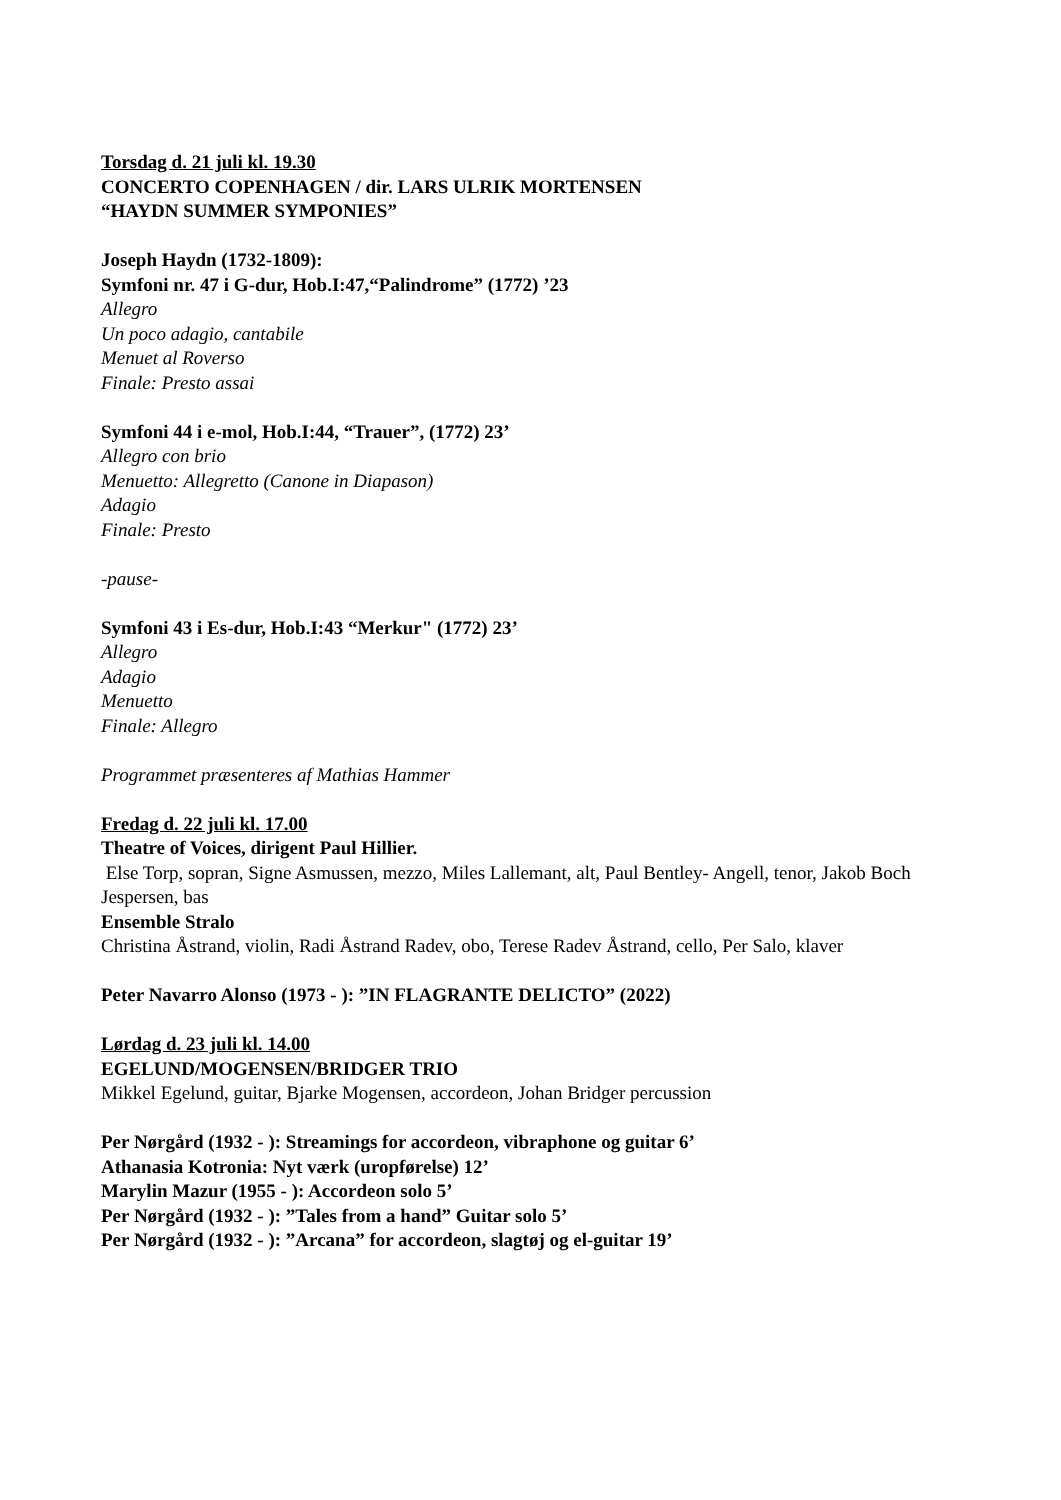Torsdag d. 21 juli kl. 19.30
CONCERTO COPENHAGEN / dir. LARS ULRIK MORTENSEN
“HAYDN SUMMER SYMPONIES”
Joseph Haydn (1732-1809):
Symfoni nr. 47 i G-dur, Hob.I:47,“Palindrome” (1772) ’23
Allegro
Un poco adagio, cantabile
Menuet al Roverso
Finale: Presto assai
Symfoni 44 i e-mol, Hob.I:44, “Trauer”, (1772) 23’
Allegro con brio
Menuetto: Allegretto (Canone in Diapason)
Adagio
Finale: Presto
-pause-
Symfoni 43 i Es-dur, Hob.I:43 “Merkur" (1772) 23’
Allegro
Adagio
Menuetto
Finale: Allegro
Programmet præsenteres af Mathias Hammer
Fredag d. 22 juli kl. 17.00
Theatre of Voices, dirigent Paul Hillier.
Else Torp, sopran, Signe Asmussen, mezzo, Miles Lallemant, alt, Paul Bentley- Angell, tenor, Jakob Boch Jespersen, bas
Ensemble Stralo
Christina Åstrand, violin, Radi Åstrand Radev, obo, Terese Radev Åstrand, cello, Per Salo, klaver
Peter Navarro Alonso (1973 - ): ”IN FLAGRANTE DELICTO” (2022)
Lørdag d. 23 juli kl. 14.00
EGELUND/MOGENSEN/BRIDGER TRIO
Mikkel Egelund, guitar, Bjarke Mogensen, accordeon, Johan Bridger percussion
Per Nørgård (1932 - ): Streamings for accordeon, vibraphone og guitar 6’
Athanasia Kotronia: Nyt værk (uropførelse) 12’
Marylin Mazur (1955 - ): Accordeon solo 5’
Per Nørgård (1932 - ): ”Tales from a hand” Guitar solo 5’
Per Nørgård (1932 - ): ”Arcana” for accordeon, slagtøj og el-guitar 19’